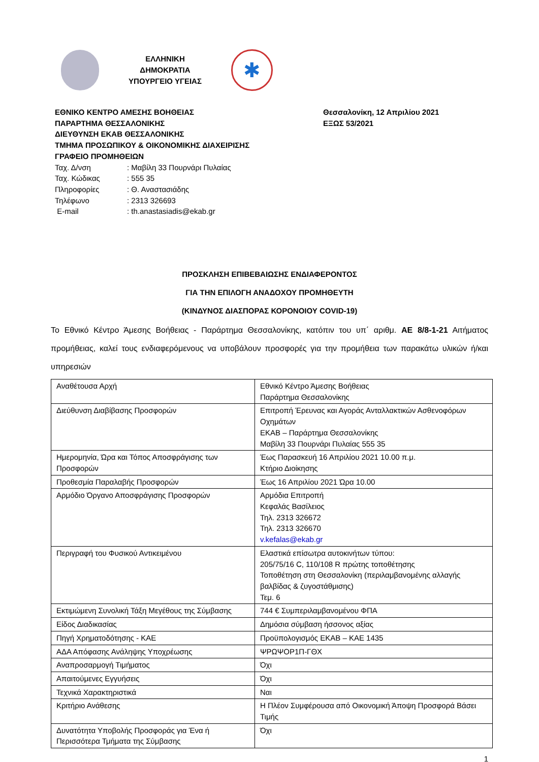ΕΛΛΗΝΙΚΗ ΔΗΜΟΚΡΑΤΙΑ
ΥΠΟΥΡΓΕΙΟ ΥΓΕΙΑΣ
✱
ΕΘΝΙΚΟ ΚΕΝΤΡΟ ΑΜΕΣΗΣ ΒΟΗΘΕΙΑΣ
ΠΑΡΑΡΤΗΜΑ ΘΕΣΣΑΛΟΝΙΚΗΣ
ΔΙΕΥΘΥΝΣΗ ΕΚΑΒ ΘΕΣΣΑΛΟΝΙΚΗΣ
ΤΜΗΜΑ ΠΡΟΣΩΠΙΚΟΥ & ΟΙΚΟΝΟΜΙΚΗΣ ΔΙΑΧΕΙΡΙΣΗΣ
ΓΡΑΦΕΙΟ ΠΡΟΜΗΘΕΙΩΝ
Ταχ. Δ/νση: Μαβίλη 33 Πουρνάρι Πυλαίας
Ταχ. Κώδικας: 555 35
Πληροφορίες: Θ. Αναστασιάδης
Τηλέφωνο: 2313 326693
E-mail: th.anastasiadis@ekab.gr
Θεσσαλονίκη, 12 Απριλίου 2021
ΕΞΩΣ 53/2021
ΠΡΟΣΚΛΗΣΗ ΕΠΙΒΕΒΑΙΩΣΗΣ ΕΝΔΙΑΦΕΡΟΝΤΟΣ
ΓΙΑ ΤΗΝ ΕΠΙΛΟΓΗ ΑΝΑΔΟΧΟΥ ΠΡΟΜΗΘΕΥΤΗ
(ΚΙΝΔΥΝΟΣ ΔΙΑΣΠΟΡΑΣ ΚΟΡΟΝΟΙΟΥ COVID-19)
Το Εθνικό Κέντρο Άμεσης Βοήθειας - Παράρτημα Θεσσαλονίκης, κατόπιν του υπ΄ αριθμ. ΑΕ 8/8-1-21 Αιτήματος προμήθειας, καλεί τους ενδιαφερόμενους να υποβάλουν προσφορές για την προμήθεια των παρακάτω υλικών ή/και υπηρεσιών
| Αναθέτουσα Αρχή | Εθνικό Κέντρο Άμεσης Βοήθειας Παράρτημα Θεσσαλονίκης |
| Διεύθυνση Διαβίβασης Προσφορών | Επιτροπή Έρευνας και Αγοράς Ανταλλακτικών Ασθενοφόρων Οχημάτων ΕΚΑΒ – Παράρτημα Θεσσαλονίκης Μαβίλη 33 Πουρνάρι Πυλαίας 555 35 |
| Ημερομηνία, Ώρα και Τόπος Αποσφράγισης των Προσφορών | Έως Παρασκευή 16 Απριλίου 2021 10.00 π.μ. Κτήριο Διοίκησης |
| Προθεσμία Παραλαβής Προσφορών | Έως 16 Απριλίου 2021 Ώρα 10.00 |
| Αρμόδιο Όργανο Αποσφράγισης Προσφορών | Αρμόδια Επιτροπή Κεφαλάς Βασίλειος Τηλ. 2313 326672 Τηλ. 2313 326670 v.kefalas@ekab.gr |
| Περιγραφή του Φυσικού Αντικειμένου | Ελαστικά επίσωτρα αυτοκινήτων τύπου: 205/75/16 C, 110/108 R πρώτης τοποθέτησης Τοποθέτηση στη Θεσσαλονίκη (περιλαμβανομένης αλλαγής βαλβίδας & ζυγοστάθμισης) Τεμ. 6 |
| Εκτιμώμενη Συνολική Τάξη Μεγέθους της Σύμβασης | 744 € Συμπεριλαμβανομένου ΦΠΑ |
| Είδος Διαδικασίας | Δημόσια σύμβαση ήσσονος αξίας |
| Πηγή Χρηματοδότησης - ΚΑΕ | Προϋπολογισμός ΕΚΑΒ – ΚΑΕ 1435 |
| ΑΔΑ Απόφασης Ανάληψης Υποχρέωσης | ΨΡΩΨΟΡ1Π-ΓΘΧ |
| Αναπροσαρμογή Τιμήματος | Όχι |
| Απαιτούμενες Εγγυήσεις | Όχι |
| Τεχνικά Χαρακτηριστικά | Ναι |
| Κριτήριο Ανάθεσης | Η Πλέον Συμφέρουσα από Οικονομική Άποψη Προσφορά Βάσει Τιμής |
| Δυνατότητα Υποβολής Προσφοράς για Ένα ή Περισσότερα Τμήματα της Σύμβασης | Όχι |
1